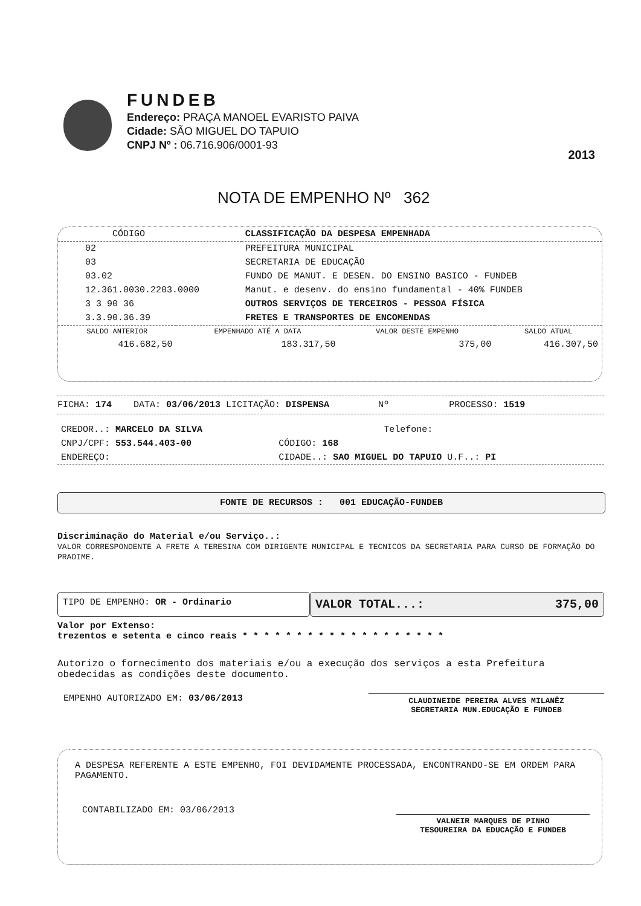FUNDEB
Endereço: PRAÇA MANOEL EVARISTO PAIVA
Cidade: SÃO MIGUEL DO TAPUIO
CNPJ Nº : 06.716.906/0001-93
2013
NOTA DE EMPENHO Nº 362
| CÓDIGO | CLASSIFICAÇÃO DA DESPESA EMPENHADA |
| --- | --- |
| 02 | PREFEITURA MUNICIPAL |
| 03 | SECRETARIA DE EDUCAÇÃO |
| 03.02 | FUNDO DE MANUT. E DESEN. DO ENSINO BASICO - FUNDEB |
| 12.361.0030.2203.0000 | Manut. e desenv. do ensino fundamental - 40% FUNDEB |
| 3 3 90 36 | OUTROS SERVIÇOS DE TERCEIROS - PESSOA FÍSICA |
| 3.3.90.36.39 | FRETES E TRANSPORTES DE ENCOMENDAS |
| SALDO ANTERIOR | EMPENHADO ATÉ A DATA | VALOR DESTE EMPENHO | SALDO ATUAL |
| --- | --- | --- | --- |
| 416.682,50 | 183.317,50 | 375,00 | 416.307,50 |
FICHA: 174 DATA: 03/06/2013 LICITAÇÃO: DISPENSA Nº PROCESSO: 1519
| CREDOR..: MARCELO DA SILVA | Telefone: |
| CNPJ/CPF: 553.544.403-00 | CÓDIGO: 168 |
| ENDEREÇO: | CIDADE..: SAO MIGUEL DO TAPUIO U.F..: PI |
FONTE DE RECURSOS : 001 EDUCAÇÃO-FUNDEB
Discriminação do Material e/ou Serviço..:
VALOR CORRESPONDENTE A FRETE A TERESINA COM DIRIGENTE MUNICIPAL E TECNICOS DA SECRETARIA PARA CURSO DE FORMAÇÃO DO PRADIME.
TIPO DE EMPENHO: OR - Ordinario
VALOR TOTAL...: 375,00
Valor por Extenso:
trezentos e setenta e cinco reais * * * * * * * * * * * * * * * * * * *
Autorizo o fornecimento dos materiais e/ou a execução dos serviços a esta Prefeitura obedecidas as condições deste documento.
EMPENHO AUTORIZADO EM: 03/06/2013
CLAUDINEIDE PEREIRA ALVES MILANÊZ
SECRETARIA MUN.EDUCAÇÃO E FUNDEB
A DESPESA REFERENTE A ESTE EMPENHO, FOI DEVIDAMENTE PROCESSADA, ENCONTRANDO-SE EM ORDEM PARA PAGAMENTO.
CONTABILIZADO EM: 03/06/2013
VALNEIR MARQUES DE PINHO
TESOUREIRA DA EDUCAÇÃO E FUNDEB